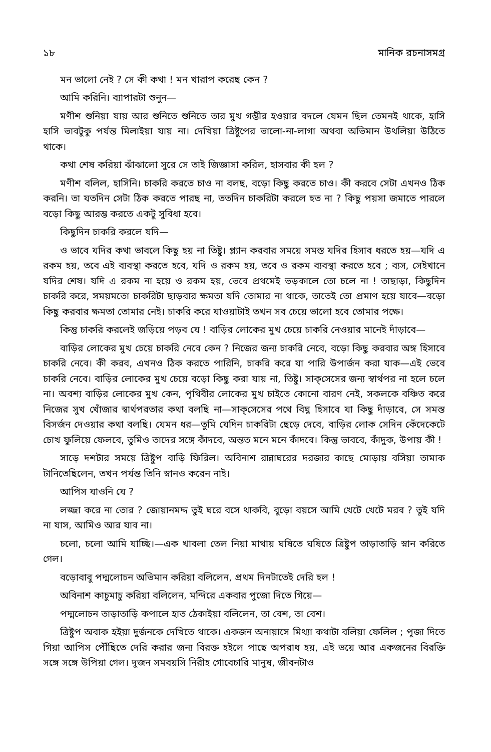১৮ মানিক রচনাসমগ্র
মন ভালো নেই ? সে কী কথা ! মন খারাপ করেছ কেন ?
আমি করিনি। ব্যাপারটা শুনুন—
মণীশ শুনিয়া যায় আর শুনিতে শুনিতে তার মুখ গম্ভীর হওয়ার বদলে যেমন ছিল তেমনই থাকে, হাসি হাসি ভাবটুকু পর্যন্ত মিলাইয়া যায় না। দেখিয়া ত্রিষ্টুপের ভালো-না-লাগা অথবা অভিমান উথলিয়া উঠিতে থাকে।
কথা শেষ করিয়া ঝাঁঝালো সুরে সে তাই জিজ্ঞাসা করিল, হাসবার কী হল ?
মণীশ বলিল, হাসিনি। চাকরি করতে চাও না বলছ, বড়ো কিছু করতে চাও। কী করবে সেটা এখনও ঠিক করনি। তা যতদিন সেটা ঠিক করতে পারছ না, ততদিন চাকরিটা করলে হত না ? কিছু পয়সা জমাতে পারলে বড়ো কিছু আরম্ভ করতে একটু সুবিধা হবে।
কিছুদিন চাকরি করলে যদি—
ও ভাবে যদির কথা ভাবলে কিছু হয় না তিষ্টু। প্ল্যান করবার সময়ে সমস্ত যদির হিসাব ধরতে হয়—যদি এ রকম হয়, তবে এই ব্যবস্থা করতে হবে, যদি ও রকম হয়, তবে ও রকম ব্যবস্থা করতে হবে ; ব্যস, সেইখানে যদির শেষ। যদি এ রকম না হয়ে ও রকম হয়, ভেবে প্রথমেই ভড়কালে তো চলে না ! তাছাড়া, কিছুদিন চাকরি করে, সময়মতো চাকরিটা ছাড়বার ক্ষমতা যদি তোমার না থাকে, তাতেই তো প্রমাণ হয়ে যাবে—বড়ো কিছু করবার ক্ষমতা তোমার নেই। চাকরি করে যাওয়াটাই তখন সব চেয়ে ভালো হবে তোমার পক্ষে।
কিন্তু চাকরি করলেই জড়িয়ে পড়ব যে ! বাড়ির লোকের মুখ চেয়ে চাকরি নেওয়ার মানেই দাঁড়াবে—
বাড়ির লোকের মুখ চেয়ে চাকরি নেবে কেন ? নিজের জন্য চাকরি নেবে, বড়ো কিছু করবার অঙ্গ হিসাবে চাকরি নেবে। কী করব, এখনও ঠিক করতে পারিনি, চাকরি করে যা পারি উপার্জন করা যাক—এই ভেবে চাকরি নেবে। বাড়ির লোকের মুখ চেয়ে বড়ো কিছু করা যায় না, তিষ্টু। সাক্‌সেসের জন্য স্বার্থপর না হলে চলে না। অবশ্য বাড়ির লোকের মুখ কেন, পৃথিবীর লোকের মুখ চাইতে কোনো বারণ নেই, সকলকে বঞ্চিত করে নিজের সুখ খোঁজার স্বার্থপরতার কথা বলছি না—সাক্‌সেসের পথে বিঘ্ন হিসাবে যা কিছু দাঁড়াবে, সে সমস্ত বিসর্জন দেওয়ার কথা বলছি। যেমন ধর—তুমি যেদিন চাকরিটা ছেড়ে দেবে, বাড়ির লোক সেদিন কেঁদেকেটে চোখ ফুলিয়ে ফেলবে, তুমিও তাদের সঙ্গে কাঁদবে, অন্তত মনে মনে কাঁদবে। কিন্তু ভাববে, কাঁদুক, উপায় কী !
সাড়ে দশটার সময়ে ত্রিষ্টুপ বাড়ি ফিরিল। অবিনাশ রান্নাঘরের দরজার কাছে মোড়ায় বসিয়া তামাক টানিতেছিলেন, তখন পর্যন্ত তিনি স্নানও করেন নাই।
আপিস যাওনি যে ?
লজ্জা করে না তোর ? জোয়ানমদ্দ তুই ঘরে বসে থাকবি, বুড়ো বয়সে আমি খেটে খেটে মরব ? তুই যদি না যাস, আমিও আর যাব না।
চলো, চলো আমি যাচ্ছি।—এক খাবলা তেল নিয়া মাথায় ঘষিতে ঘষিতে ত্রিষ্টুপ তাড়াতাড়ি স্নান করিতে গেল।
বড়োবাবু পদ্মলোচন অভিমান করিয়া বলিলেন, প্রথম দিনটাতেই দেরি হল !
অবিনাশ কাচুমাচু করিয়া বলিলেন, মন্দিরে একবার পুজো দিতে গিয়ে—
পদ্মলোচন তাড়াতাড়ি কপালে হাত ঠেকাইয়া বলিলেন, তা বেশ, তা বেশ।
ত্রিষ্টুপ অবাক হইয়া দুর্জনকে দেখিতে থাকে। একজন অনায়াসে মিথ্যা কথাটা বলিয়া ফেলিল ; পূজা দিতে গিয়া আপিস পৌঁছিতে দেরি করার জন্য বিরক্ত হইলে পাছে অপরাধ হয়, এই ভয়ে আর একজনের বিরক্তি সঙ্গে সঙ্গে উপিয়া গেল। দুজন সমবয়সি নিরীহ গোবেচারি মানুষ, জীবনটাও